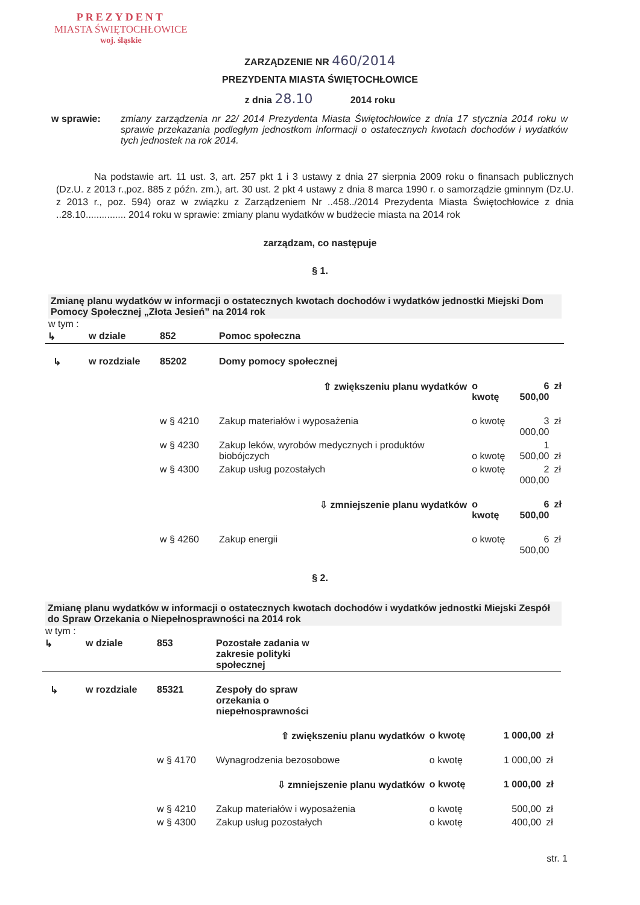PREZYDENT
MIASTA ŚWIĘTOCHŁOWICE
woj. śląskie
ZARZĄDZENIE NR 460/2014
PREZYDENTA MIASTA ŚWIĘTOCHŁOWICE
z dnia 28.10 2014 roku
w sprawie: zmiany zarządzenia nr 22/ 2014 Prezydenta Miasta Świętochłowice z dnia 17 stycznia 2014 roku w sprawie przekazania podległym jednostkom informacji o ostatecznych kwotach dochodów i wydatków tych jednostek na rok 2014.
Na podstawie art. 11 ust. 3, art. 257 pkt 1 i 3 ustawy z dnia 27 sierpnia 2009 roku o finansach publicznych (Dz.U. z 2013 r.,poz. 885 z późn. zm.), art. 30 ust. 2 pkt 4 ustawy z dnia 8 marca 1990 r. o samorządzie gminnym (Dz.U. z 2013 r., poz. 594) oraz w związku z Zarządzeniem Nr ..458../2014 Prezydenta Miasta Świętochłowice z dnia ..28.10............... 2014 roku w sprawie: zmiany planu wydatków w budżecie miasta na 2014 rok
zarządzam, co następuje
§ 1.
Zmianę planu wydatków w informacji o ostatecznych kwotach dochodów i wydatków jednostki Miejski Dom Pomocy Społecznej „Złota Jesień” na 2014 rok
w tym :
| ↳ | w dziale | 852 | Pomoc społeczna | | | |
| ↳ | w rozdziale | 85202 | Domy pomocy społecznej | | | |
| | | | ⇧ zwiększeniu planu wydatków | o kwotę | 6 500,00 | zł |
| | | w § 4210 | Zakup materiałów i wyposażenia | o kwotę | 3 000,00 | zł |
| | | w § 4230 | Zakup leków, wyrobów medycznych i produktów biobójczych | o kwotę | 1 500,00 | zł |
| | | w § 4300 | Zakup usług pozostałych | o kwotę | 2 000,00 | zł |
| | | | ⇩ zmniejszenie planu wydatków | o kwotę | 6 500,00 | zł |
| | | w § 4260 | Zakup energii | o kwotę | 6 500,00 | zł |
§ 2.
Zmianę planu wydatków w informacji o ostatecznych kwotach dochodów i wydatków jednostki Miejski Zespół do Spraw Orzekania o Niepełnosprawności na 2014 rok
w tym :
| ↳ | w dziale | 853 | Pozostałe zadania w zakresie polityki społecznej | | | |
| ↳ | w rozdziale | 85321 | Zespoły do spraw orzekania o niepełnosprawności | | | |
| | | | ⇧ zwiększeniu planu wydatków | o kwotę | 1 000,00 | zł |
| | | w § 4170 | Wynagrodzenia bezosobowe | o kwotę | 1 000,00 | zł |
| | | | ⇩ zmniejszenie planu wydatków | o kwotę | 1 000,00 | zł |
| | | w § 4210 | Zakup materiałów i wyposażenia | o kwotę | 500,00 | zł |
| | | w § 4300 | Zakup usług pozostałych | o kwotę | 400,00 | zł |
str. 1